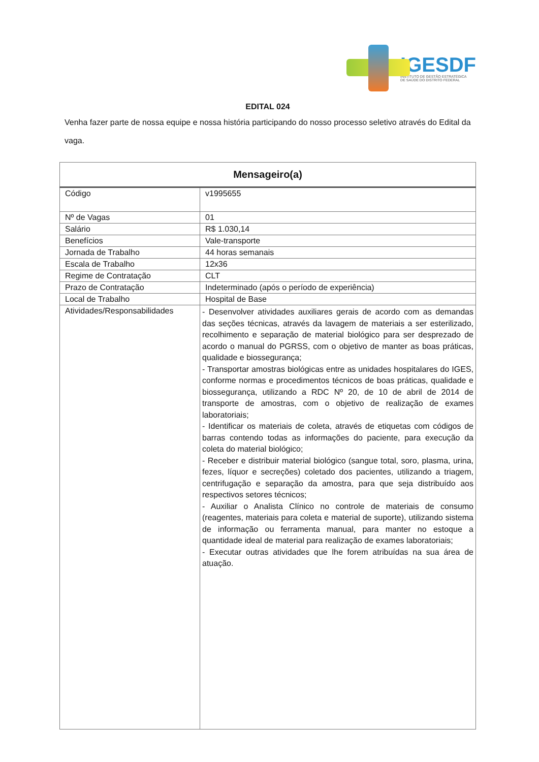IGESDF
INSTITUTO DE GESTÃO ESTRATÉGICA
DE SAÚDE DO DISTRITO FEDERAL
EDITAL 024
Venha fazer parte de nossa equipe e nossa história participando do nosso processo seletivo através do Edital da vaga.
| Mensageiro(a) | |
| --- | --- |
| Código | v1995655 |
| Nº de Vagas | 01 |
| Salário | R$ 1.030,14 |
| Benefícios | Vale-transporte |
| Jornada de Trabalho | 44 horas semanais |
| Escala de Trabalho | 12x36 |
| Regime de Contratação | CLT |
| Prazo de Contratação | Indeterminado (após o período de experiência) |
| Local de Trabalho | Hospital de Base |
| Atividades/Responsabilidades | - Desenvolver atividades auxiliares gerais de acordo com as demandas das seções técnicas, através da lavagem de materiais a ser esterilizado, recolhimento e separação de material biológico para ser desprezado de acordo o manual do PGRSS, com o objetivo de manter as boas práticas, qualidade e biossegurança; - Transportar amostras biológicas entre as unidades hospitalares do IGES, conforme normas e procedimentos técnicos de boas práticas, qualidade e biossegurança, utilizando a RDC Nº 20, de 10 de abril de 2014 de transporte de amostras, com o objetivo de realização de exames laboratoriais; - Identificar os materiais de coleta, através de etiquetas com códigos de barras contendo todas as informações do paciente, para execução da coleta do material biológico; - Receber e distribuir material biológico (sangue total, soro, plasma, urina, fezes, líquor e secreções) coletado dos pacientes, utilizando a triagem, centrifugação e separação da amostra, para que seja distribuído aos respectivos setores técnicos; - Auxiliar o Analista Clínico no controle de materiais de consumo (reagentes, materiais para coleta e material de suporte), utilizando sistema de informação ou ferramenta manual, para manter no estoque a quantidade ideal de material para realização de exames laboratoriais; - Executar outras atividades que lhe forem atribuídas na sua área de atuação. |